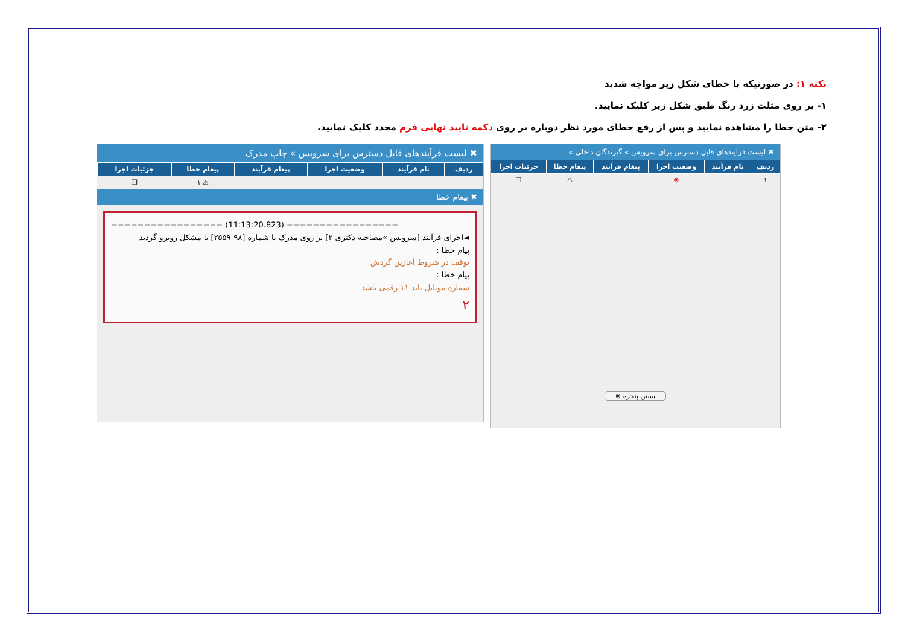نکته ۱: در صورتیکه با خطای شکل زیر مواجه شدید
۱- بر روی مثلث زرد رنگ طبق شکل زیر کلیک نمایید.
۲- متن خطا را مشاهده نمایید و پس از رفع خطای مورد نظر دوباره بر روی دکمه تایید نهایی فرم مجدد کلیک نمایید.
✖ لیست فرآیندهای قابل دسترس برای سرویس » چاپ مدرک
| ردیف | نام فرآیند | وضعیت اجرا | پیغام فرآیند | پیغام خطا | جزئیات اجرا |
| --- | --- | --- | --- | --- | --- |
| | | | | ⚠ ۱ | ❐ |
✖ پیغام خطا
================= (11:13:20.823) =================
◄اجرای فرآیند [سرویس »مصاحبه دکتری ۲] بر روی مدرک با شماره [۹۸-۲۵۵۹] با مشکل روبرو گردید
پیام خطا :
توقف در شروط آغازین گردش
پیام خطا :
شماره موبایل باید ۱۱ رقمی باشد
۲
✖ لیست فرآیندهای قابل دسترس برای سرویس » گیرندگان داخلی »
| ردیف | نام فرآیند | وضعیت اجرا | پیغام فرآیند | پیغام خطا | جزئیات اجرا |
| --- | --- | --- | --- | --- | --- |
| ۱ | | ⊗ | | ⚠ | ❐ |
بستن پنجره ⊗